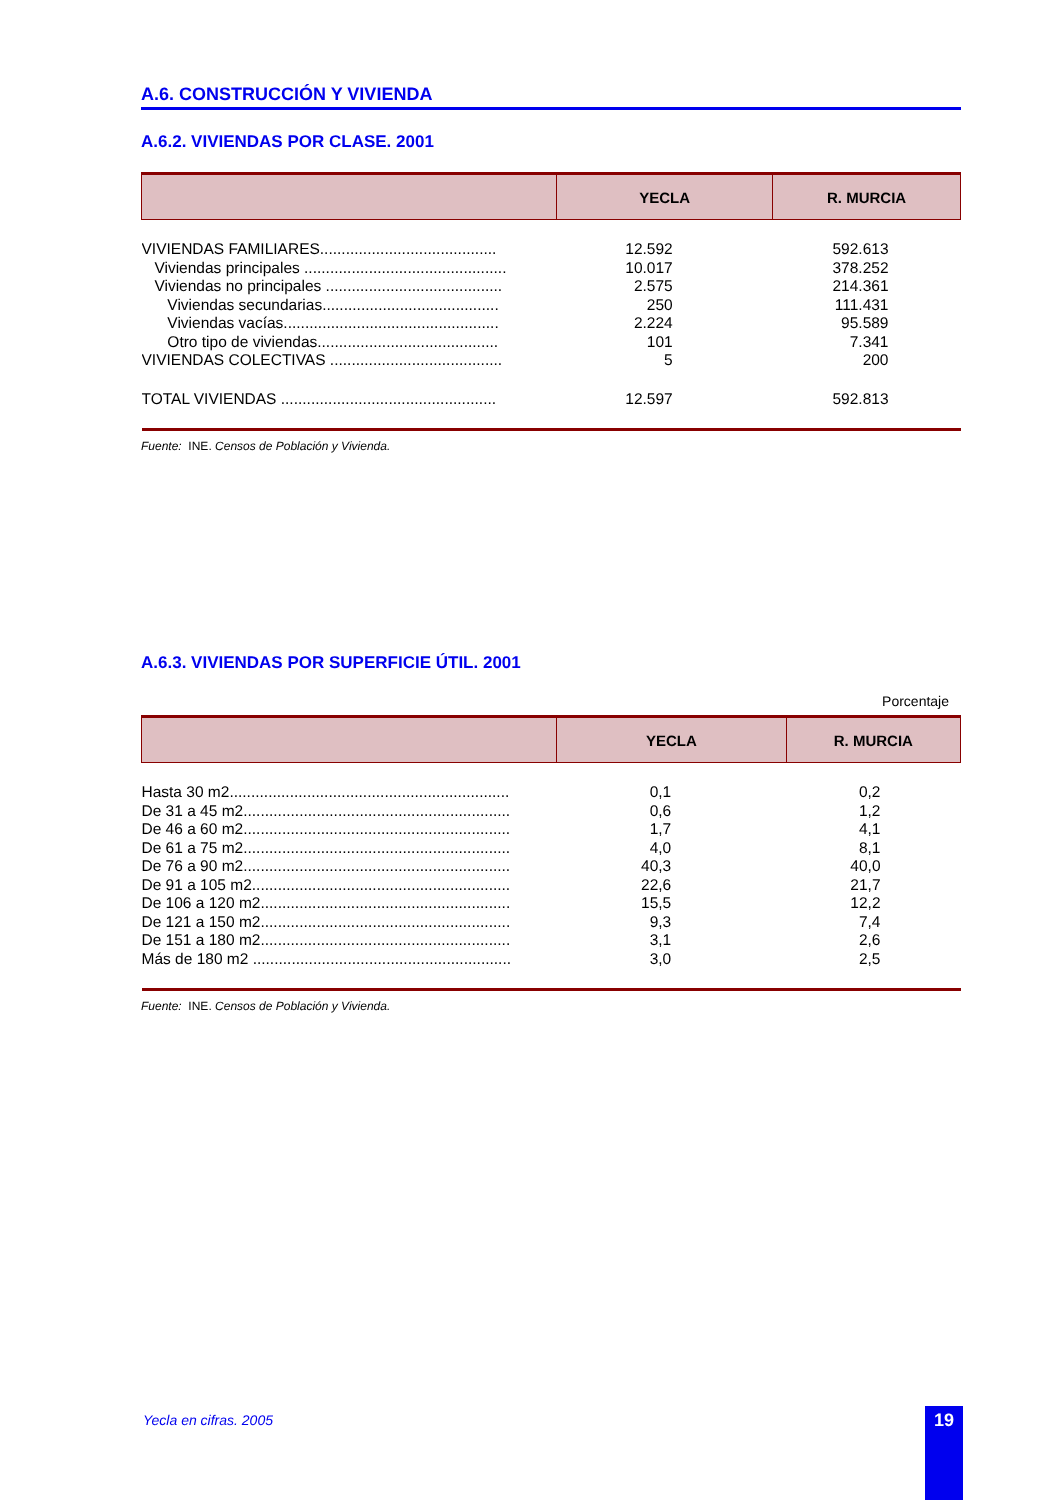A.6. CONSTRUCCIÓN Y VIVIENDA
A.6.2. VIVIENDAS POR CLASE. 2001
| | YECLA | R. MURCIA |
| --- | --- | --- |
| VIVIENDAS FAMILIARES......................................... | 12.592 | 592.613 |
| Viviendas principales ............................................... | 10.017 | 378.252 |
| Viviendas no principales ......................................... | 2.575 | 214.361 |
| Viviendas secundarias......................................... | 250 | 111.431 |
| Viviendas vacías.................................................. | 2.224 | 95.589 |
| Otro tipo de viviendas.......................................... | 101 | 7.341 |
| VIVIENDAS COLECTIVAS ........................................ | 5 | 200 |
| TOTAL VIVIENDAS .................................................. | 12.597 | 592.813 |
Fuente: INE. Censos de Población y Vivienda.
A.6.3. VIVIENDAS POR SUPERFICIE ÚTIL. 2001
Porcentaje
| | YECLA | R. MURCIA |
| --- | --- | --- |
| Hasta 30 m2................................................................. | 0,1 | 0,2 |
| De 31 a 45 m2.............................................................. | 0,6 | 1,2 |
| De 46 a 60 m2.............................................................. | 1,7 | 4,1 |
| De 61 a 75 m2.............................................................. | 4,0 | 8,1 |
| De 76 a 90 m2.............................................................. | 40,3 | 40,0 |
| De 91 a 105 m2............................................................ | 22,6 | 21,7 |
| De 106 a 120 m2.......................................................... | 15,5 | 12,2 |
| De 121 a 150 m2.......................................................... | 9,3 | 7,4 |
| De 151 a 180 m2.......................................................... | 3,1 | 2,6 |
| Más de 180 m2 ............................................................ | 3,0 | 2,5 |
Fuente: INE. Censos de Población y Vivienda.
Yecla en cifras. 2005 19